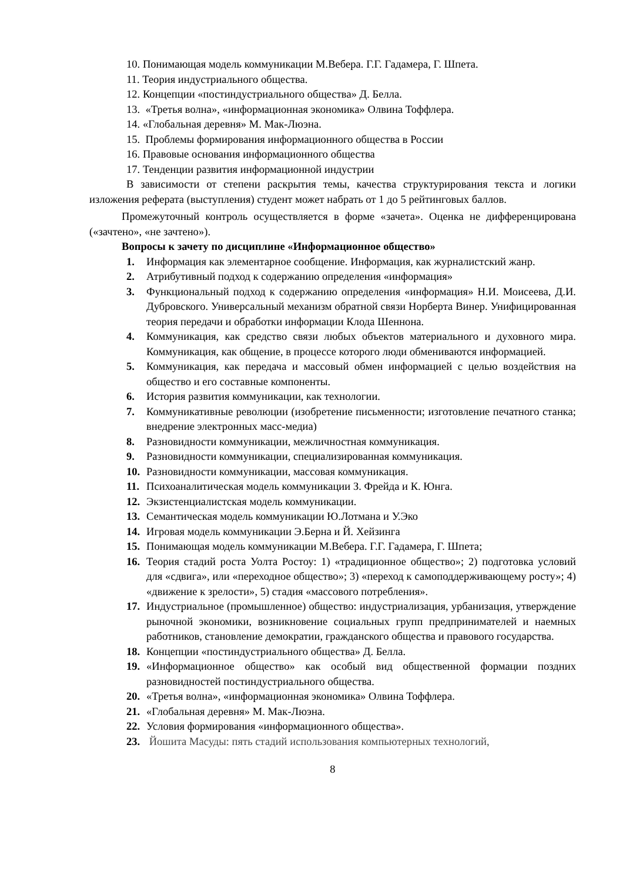10. Понимающая модель коммуникации М.Вебера. Г.Г. Гадамера, Г. Шпета.
11. Теория индустриального общества.
12. Концепции «постиндустриального общества» Д. Белла.
13. «Третья волна», «информационная экономика» Олвина Тоффлера.
14. «Глобальная деревня» М. Мак-Люэна.
15. Проблемы формирования информационного общества в России
16. Правовые основания информационного общества
17. Тенденции развития информационной индустрии
В зависимости от степени раскрытия темы, качества структурирования текста и логики изложения реферата (выступления) студент может набрать от 1 до 5 рейтинговых баллов.
Промежуточный контроль осуществляется в форме «зачета». Оценка не дифференцирована («зачтено», «не зачтено»).
Вопросы к зачету по дисциплине «Информационное общество»
1. Информация как элементарное сообщение. Информация, как журналистский жанр.
2. Атрибутивный подход к содержанию определения «информация»
3. Функциональный подход к содержанию определения «информация» Н.И. Моисеева, Д.И. Дубровского. Универсальный механизм обратной связи Норберта Винер. Унифицированная теория передачи и обработки информации Клода Шеннона.
4. Коммуникация, как средство связи любых объектов материального и духовного мира. Коммуникация, как общение, в процессе которого люди обмениваются информацией.
5. Коммуникация, как передача и массовый обмен информацией с целью воздействия на общество и его составные компоненты.
6. История развития коммуникации, как технологии.
7. Коммуникативные революции (изобретение письменности; изготовление печатного станка; внедрение электронных масс-медиа)
8. Разновидности коммуникации, межличностная коммуникация.
9. Разновидности коммуникации, специализированная коммуникация.
10. Разновидности коммуникации, массовая коммуникация.
11. Психоаналитическая модель коммуникации З. Фрейда и К. Юнга.
12. Экзистенциалистская модель коммуникации.
13. Семантическая модель коммуникации Ю.Лотмана и У.Эко
14. Игровая модель коммуникации Э.Берна и Й. Хейзинга
15. Понимающая модель коммуникации М.Вебера. Г.Г. Гадамера, Г. Шпета;
16. Теория стадий роста Уолта Ростоу: 1) «традиционное общество»; 2) подготовка условий для «сдвига», или «переходное общество»; 3) «переход к самоподдерживающему росту»; 4) «движение к зрелости», 5) стадия «массового потребления».
17. Индустриальное (промышленное) общество: индустриализация, урбанизация, утверждение рыночной экономики, возникновение социальных групп предпринимателей и наемных работников, становление демократии, гражданского общества и правового государства.
18. Концепции «постиндустриального общества» Д. Белла.
19. «Информационное общество» как особый вид общественной формации поздних разновидностей постиндустриального общества.
20. «Третья волна», «информационная экономика» Олвина Тоффлера.
21. «Глобальная деревня» М. Мак-Люэна.
22. Условия формирования «информационного общества».
23. Йошита Масуды: пять стадий использования компьютерных технологий,
8